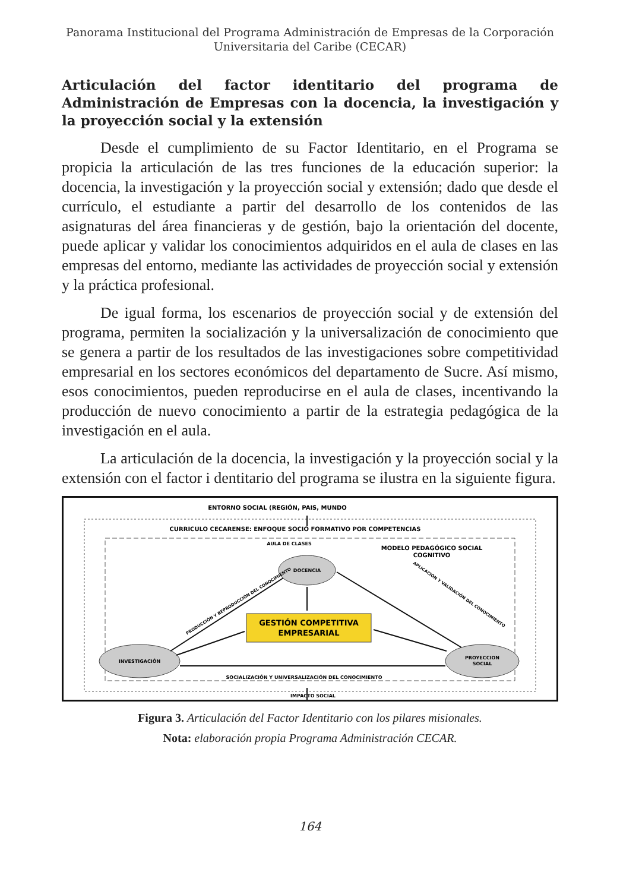Panorama Institucional del Programa Administración de Empresas de la Corporación
Universitaria del Caribe (CECAR)
Articulación del factor identitario del programa de Administración de Empresas con la docencia, la investigación y la proyección social y la extensión
Desde el cumplimiento de su Factor Identitario, en el Programa se propicia la articulación de las tres funciones de la educación superior: la docencia, la investigación y la proyección social y extensión; dado que desde el currículo, el estudiante a partir del desarrollo de los contenidos de las asignaturas del área financieras y de gestión, bajo la orientación del docente, puede aplicar y validar los conocimientos adquiridos en el aula de clases en las empresas del entorno, mediante las actividades de proyección social y extensión y la práctica profesional.
De igual forma, los escenarios de proyección social y de extensión del programa, permiten la socialización y la universalización de conocimiento que se genera a partir de los resultados de las investigaciones sobre competitividad empresarial en los sectores económicos del departamento de Sucre. Así mismo, esos conocimientos, pueden reproducirse en el aula de clases, incentivando la producción de nuevo conocimiento a partir de la estrategia pedagógica de la investigación en el aula.
La articulación de la docencia, la investigación y la proyección social y la extensión con el factor i dentitario del programa se ilustra en la siguiente figura.
ENTORNO SOCIAL (REGIÓN, PAIS, MUNDO
CURRICULO CECARENSE: ENFOQUE SOCIO FORMATIVO POR COMPETENCIAS
AULA DE CLASES
MODELO PEDAGÓGICO SOCIAL
COGNITIVO
DOCENCIA
GESTIÓN COMPETITIVA
EMPRESARIAL
INVESTIGACIÓN
PROYECCION
SOCIAL
SOCIALIZACIÓN Y UNIVERSALIZACIÓN DEL CONOCIMIENTO
IMPACTO SOCIAL
PRODUCCIÓN Y REPRODUCCIÓN DEL CONOCIMIENTO
APLICACIÓN Y VALIDACIÓN DEL CONOCIMIENTO
Figura 3. Articulación del Factor Identitario con los pilares misionales.
Nota: elaboración propia Programa Administración CECAR.
164